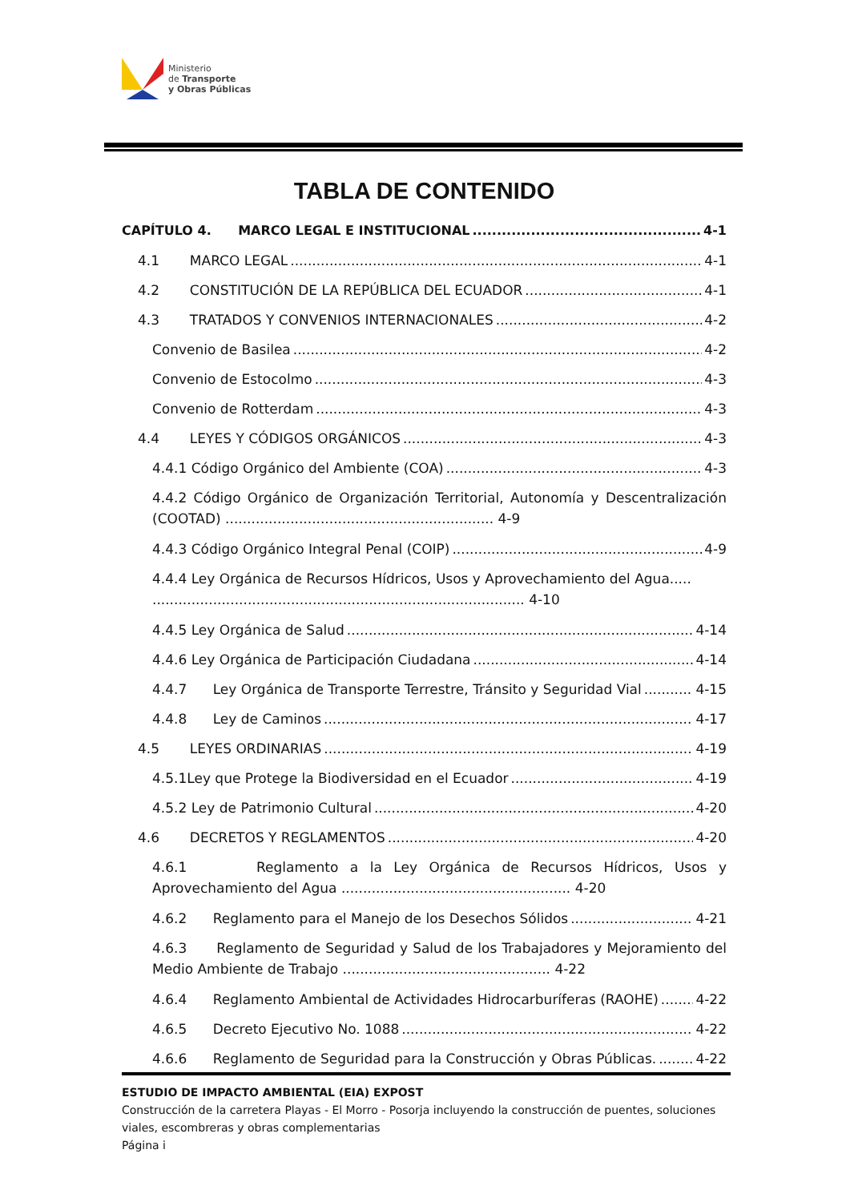Ministerio
de Transporte
y Obras Públicas
TABLA DE CONTENIDO
CAPÍTULO 4. MARCO LEGAL E INSTITUCIONAL 4-1
4.1 MARCO LEGAL 4-1
4.2 CONSTITUCIÓN DE LA REPÚBLICA DEL ECUADOR 4-1
4.3 TRATADOS Y CONVENIOS INTERNACIONALES 4-2
Convenio de Basilea 4-2
Convenio de Estocolmo 4-3
Convenio de Rotterdam 4-3
4.4 LEYES Y CÓDIGOS ORGÁNICOS 4-3
4.4.1 Código Orgánico del Ambiente (COA) 4-3
4.4.2 Código Orgánico de Organización Territorial, Autonomía y Descentralización (COOTAD) .............................................................. 4-9
4.4.3 Código Orgánico Integral Penal (COIP) 4-9
4.4.4 Ley Orgánica de Recursos Hídricos, Usos y Aprovechamiento del Agua.....
...................................................................................... 4-10
4.4.5 Ley Orgánica de Salud 4-14
4.4.6 Ley Orgánica de Participación Ciudadana 4-14
4.4.7 Ley Orgánica de Transporte Terrestre, Tránsito y Seguridad Vial 4-15
4.4.8 Ley de Caminos 4-17
4.5 LEYES ORDINARIAS 4-19
4.5.1Ley que Protege la Biodiversidad en el Ecuador 4-19
4.5.2 Ley de Patrimonio Cultural 4-20
4.6 DECRETOS Y REGLAMENTOS 4-20
4.6.1 Reglamento a la Ley Orgánica de Recursos Hídricos, Usos y Aprovechamiento del Agua ..................................................... 4-20
4.6.2 Reglamento para el Manejo de los Desechos Sólidos 4-21
4.6.3 Reglamento de Seguridad y Salud de los Trabajadores y Mejoramiento del Medio Ambiente de Trabajo ................................................ 4-22
4.6.4 Reglamento Ambiental de Actividades Hidrocarburíferas (RAOHE) 4-22
4.6.5 Decreto Ejecutivo No. 1088 4-22
4.6.6 Reglamento de Seguridad para la Construcción y Obras Públicas. 4-22
ESTUDIO DE IMPACTO AMBIENTAL (EIA) EXPOST
Construcción de la carretera Playas - El Morro - Posorja incluyendo la construcción de puentes, soluciones viales, escombreras y obras complementarias
Página i